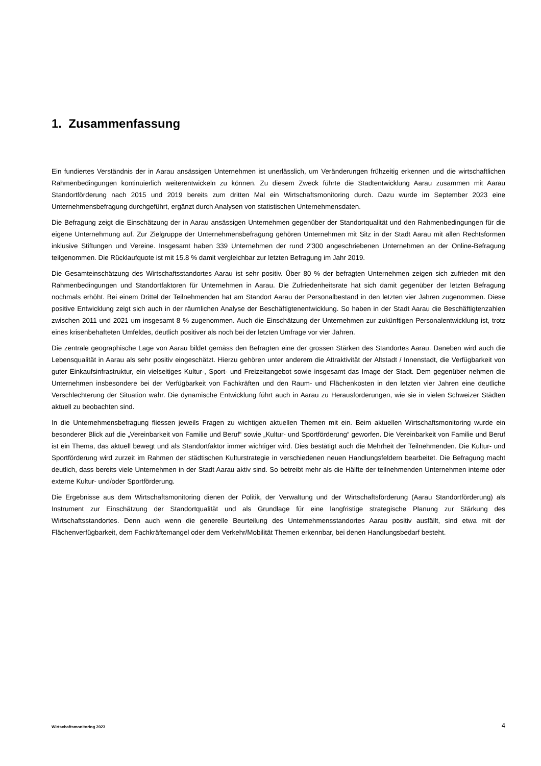1. Zusammenfassung
Ein fundiertes Verständnis der in Aarau ansässigen Unternehmen ist unerlässlich, um Veränderungen frühzeitig erkennen und die wirtschaftlichen Rahmenbedingungen kontinuierlich weiterentwickeln zu können. Zu diesem Zweck führte die Stadtentwicklung Aarau zusammen mit Aarau Standortförderung nach 2015 und 2019 bereits zum dritten Mal ein Wirtschaftsmonitoring durch. Dazu wurde im September 2023 eine Unternehmensbefragung durchgeführt, ergänzt durch Analysen von statistischen Unternehmensdaten.
Die Befragung zeigt die Einschätzung der in Aarau ansässigen Unternehmen gegenüber der Standortqualität und den Rahmenbedingungen für die eigene Unternehmung auf. Zur Zielgruppe der Unternehmensbefragung gehören Unternehmen mit Sitz in der Stadt Aarau mit allen Rechtsformen inklusive Stiftungen und Vereine. Insgesamt haben 339 Unternehmen der rund 2'300 angeschriebenen Unternehmen an der Online-Befragung teilgenommen. Die Rücklaufquote ist mit 15.8 % damit vergleichbar zur letzten Befragung im Jahr 2019.
Die Gesamteinschätzung des Wirtschaftsstandortes Aarau ist sehr positiv. Über 80 % der befragten Unternehmen zeigen sich zufrieden mit den Rahmenbedingungen und Standortfaktoren für Unternehmen in Aarau. Die Zufriedenheitsrate hat sich damit gegenüber der letzten Befragung nochmals erhöht. Bei einem Drittel der Teilnehmenden hat am Standort Aarau der Personalbestand in den letzten vier Jahren zugenommen. Diese positive Entwicklung zeigt sich auch in der räumlichen Analyse der Beschäftigtenentwicklung. So haben in der Stadt Aarau die Beschäftigtenzahlen zwischen 2011 und 2021 um insgesamt 8 % zugenommen. Auch die Einschätzung der Unternehmen zur zukünftigen Personalentwicklung ist, trotz eines krisenbehafteten Umfeldes, deutlich positiver als noch bei der letzten Umfrage vor vier Jahren.
Die zentrale geographische Lage von Aarau bildet gemäss den Befragten eine der grossen Stärken des Standortes Aarau. Daneben wird auch die Lebensqualität in Aarau als sehr positiv eingeschätzt. Hierzu gehören unter anderem die Attraktivität der Altstadt / Innenstadt, die Verfügbarkeit von guter Einkaufsinfrastruktur, ein vielseitiges Kultur-, Sport- und Freizeitangebot sowie insgesamt das Image der Stadt. Dem gegenüber nehmen die Unternehmen insbesondere bei der Verfügbarkeit von Fachkräften und den Raum- und Flächenkosten in den letzten vier Jahren eine deutliche Verschlechterung der Situation wahr. Die dynamische Entwicklung führt auch in Aarau zu Herausforderungen, wie sie in vielen Schweizer Städten aktuell zu beobachten sind.
In die Unternehmensbefragung fliessen jeweils Fragen zu wichtigen aktuellen Themen mit ein. Beim aktuellen Wirtschaftsmonitoring wurde ein besonderer Blick auf die „Vereinbarkeit von Familie und Beruf“ sowie „Kultur- und Sportförderung“ geworfen. Die Vereinbarkeit von Familie und Beruf ist ein Thema, das aktuell bewegt und als Standortfaktor immer wichtiger wird. Dies bestätigt auch die Mehrheit der Teilnehmenden. Die Kultur- und Sportförderung wird zurzeit im Rahmen der städtischen Kulturstrategie in verschiedenen neuen Handlungsfeldern bearbeitet. Die Befragung macht deutlich, dass bereits viele Unternehmen in der Stadt Aarau aktiv sind. So betreibt mehr als die Hälfte der teilnehmenden Unternehmen interne oder externe Kultur- und/oder Sportförderung.
Die Ergebnisse aus dem Wirtschaftsmonitoring dienen der Politik, der Verwaltung und der Wirtschaftsförderung (Aarau Standortförderung) als Instrument zur Einschätzung der Standortqualität und als Grundlage für eine langfristige strategische Planung zur Stärkung des Wirtschaftsstandortes. Denn auch wenn die generelle Beurteilung des Unternehmensstandortes Aarau positiv ausfällt, sind etwa mit der Flächenverfügbarkeit, dem Fachkräftemangel oder dem Verkehr/Mobilität Themen erkennbar, bei denen Handlungsbedarf besteht.
Wirtschaftsmonitoring 2023 4